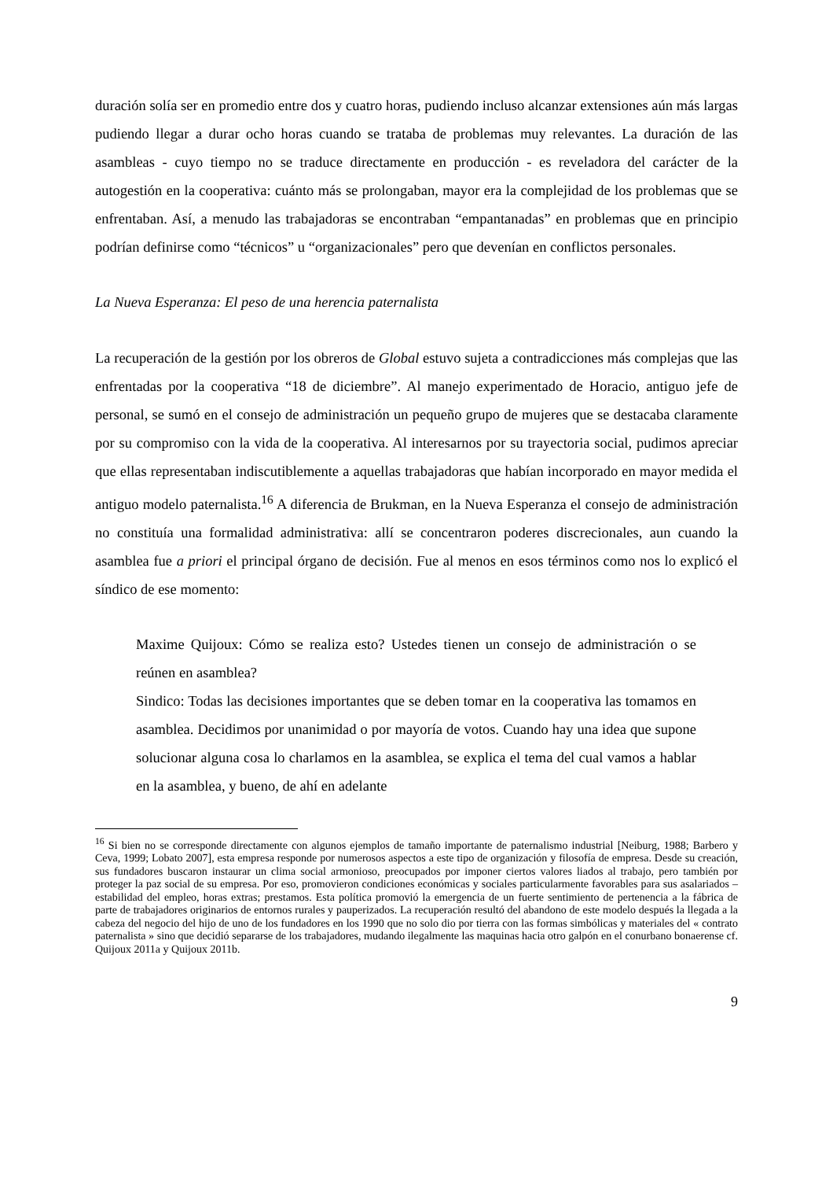duración solía ser en promedio entre dos y cuatro horas, pudiendo incluso alcanzar extensiones aún más largas pudiendo llegar a durar ocho horas cuando se trataba de problemas muy relevantes. La duración de las asambleas - cuyo tiempo no se traduce directamente en producción - es reveladora del carácter de la autogestión en la cooperativa: cuánto más se prolongaban, mayor era la complejidad de los problemas que se enfrentaban. Así, a menudo las trabajadoras se encontraban “empantanadas” en problemas que en principio podrían definirse como “técnicos” u “organizacionales” pero que devenían en conflictos personales.
La Nueva Esperanza: El peso de una herencia paternalista
La recuperación de la gestión por los obreros de Global estuvo sujeta a contradicciones más complejas que las enfrentadas por la cooperativa “18 de diciembre”. Al manejo experimentado de Horacio, antiguo jefe de personal, se sumó en el consejo de administración un pequeño grupo de mujeres que se destacaba claramente por su compromiso con la vida de la cooperativa. Al interesarnos por su trayectoria social, pudimos apreciar que ellas representaban indiscutiblemente a aquellas trabajadoras que habían incorporado en mayor medida el antiguo modelo paternalista.<sup>16</sup> A diferencia de Brukman, en la Nueva Esperanza el consejo de administración no constituía una formalidad administrativa: allí se concentraron poderes discrecionales, aun cuando la asamblea fue a priori el principal órgano de decisión. Fue al menos en esos términos como nos lo explicó el síndico de ese momento:
Maxime Quijoux: Cómo se realiza esto? Ustedes tienen un consejo de administración o se reúnen en asamblea?
Sindico: Todas las decisiones importantes que se deben tomar en la cooperativa las tomamos en asamblea. Decidimos por unanimidad o por mayoría de votos. Cuando hay una idea que supone solucionar alguna cosa lo charlamos en la asamblea, se explica el tema del cual vamos a hablar en la asamblea, y bueno, de ahí en adelante
<sup>16</sup> Si bien no se corresponde directamente con algunos ejemplos de tamaño importante de paternalismo industrial [Neiburg, 1988; Barbero y Ceva, 1999; Lobato 2007], esta empresa responde por numerosos aspectos a este tipo de organización y filosofía de empresa. Desde su creación, sus fundadores buscaron instaurar un clima social armonioso, preocupados por imponer ciertos valores liados al trabajo, pero también por proteger la paz social de su empresa. Por eso, promovieron condiciones económicas y sociales particularmente favorables para sus asalariados –estabilidad del empleo, horas extras; prestamos. Esta política promovió la emergencia de un fuerte sentimiento de pertenencia a la fábrica de parte de trabajadores originarios de entornos rurales y pauperizados. La recuperación resultó del abandono de este modelo después la llegada a la cabeza del negocio del hijo de uno de los fundadores en los 1990 que no solo dio por tierra con las formas simbólicas y materiales del « contrato paternalista » sino que decidió separarse de los trabajadores, mudando ilegalmente las maquinas hacia otro galpón en el conurbano bonaerense cf. Quijoux 2011a y Quijoux 2011b.
9